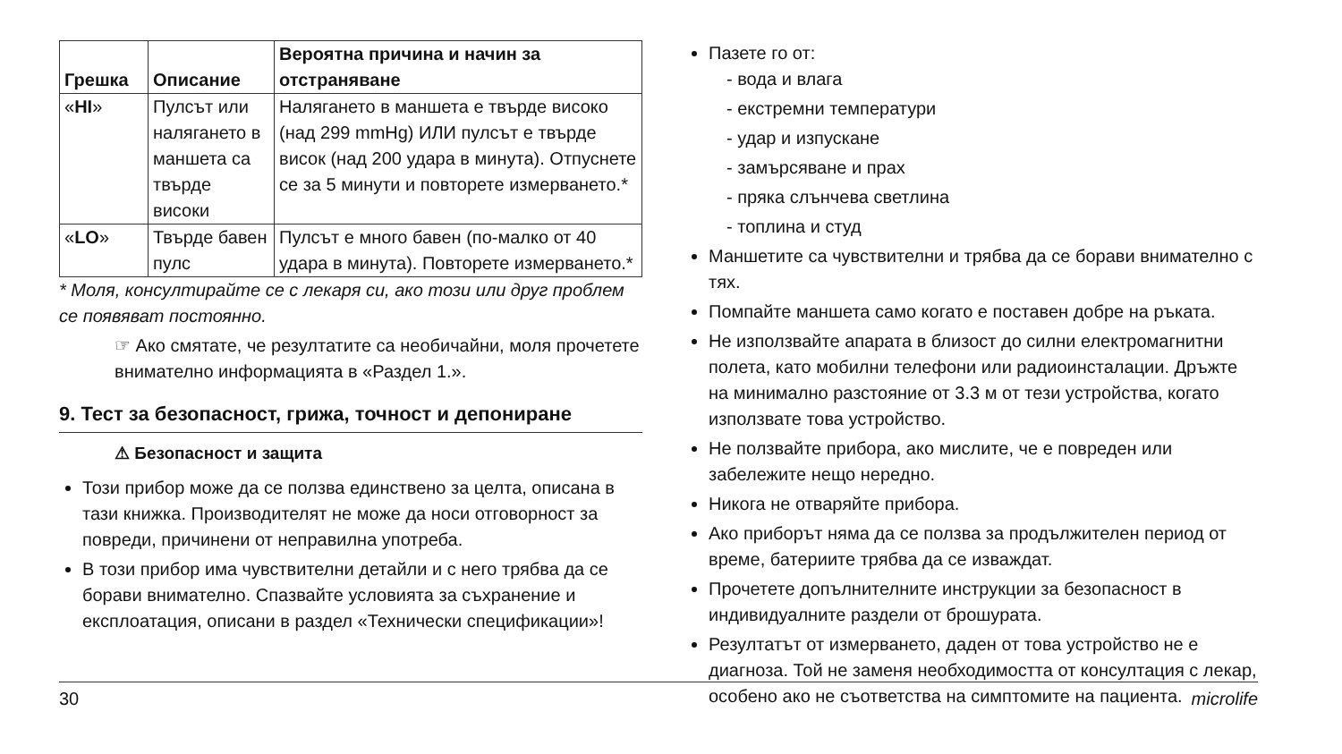| Грешка | Описание | Вероятна причина и начин за отстраняване |
| --- | --- | --- |
| « HI » | Пулсът или налягането в маншета са твърде високи | Налягането в маншета е твърде високо (над 299 mmHg) ИЛИ пулсът е твърде висок (над 200 удара в минута). Отпуснете се за 5 минути и повторете измерването.* |
| « LO » | Твърде бавен пулс | Пулсът е много бавен (по-малко от 40 удара в минута). Повторете измерването.* |
* Моля, консултирайте се с лекаря си, ако този или друг проблем се появяват постоянно.
☞ Ако смятате, че резултатите са необичайни, моля прочетете внимателно информацията в «Раздел 1.».
9. Тест за безопасност, грижа, точност и депониране
⚠ Безопасност и защита
Този прибор може да се ползва единствено за целта, описана в тази книжка. Производителят не може да носи отговорност за повреди, причинени от неправилна употреба.
В този прибор има чувствителни детайли и с него трябва да се борави внимателно. Спазвайте условията за съхранение и експлоатация, описани в раздел «Технически спецификации»!
Пазете го от:
- вода и влага
- екстремни температури
- удар и изпускане
- замърсяване и прах
- пряка слънчева светлина
- топлина и студ
Маншетите са чувствителни и трябва да се борави внимателно с тях.
Помпайте маншета само когато е поставен добре на ръката.
Не използвайте апарата в близост до силни електромагнитни полета, като мобилни телефони или радиоинсталации. Дръжте на минимално разстояние от 3.3 м от тези устройства, когато използвате това устройство.
Не ползвайте прибора, ако мислите, че е повреден или забележите нещо нередно.
Никога не отваряйте прибора.
Ако приборът няма да се ползва за продължителен период от време, батериите трябва да се изваждат.
Прочетете допълнителните инструкции за безопасност в индивидуалните раздели от брошурата.
Резултатът от измерването, даден от това устройство не е диагноза. Той не заменя необходимостта от консултация с лекар, особено ако не съответства на симптомите на пациента.
30 microlife